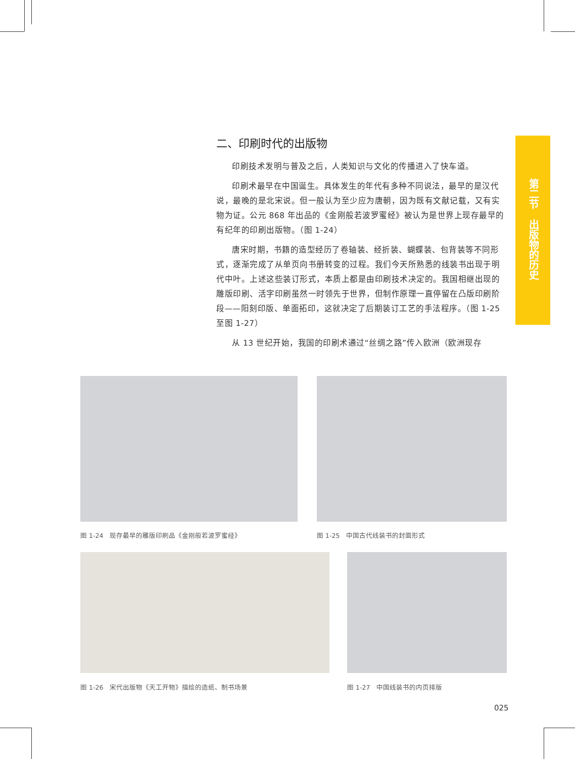二、印刷时代的出版物
印刷技术发明与普及之后，人类知识与文化的传播进入了快车道。
印刷术最早在中国诞生。具体发生的年代有多种不同说法，最早的是汉代说，最晚的是北宋说。但一般认为至少应为唐朝，因为既有文献记载，又有实物为证。公元 868 年出品的《金刚般若波罗蜜经》被认为是世界上现存最早的有纪年的印刷出版物。（图 1-24）
唐宋时期，书籍的造型经历了卷轴装、经折装、蝴蝶装、包背装等不同形式，逐渐完成了从单页向书册转变的过程。我们今天所熟悉的线装书出现于明代中叶。上述这些装订形式，本质上都是由印刷技术决定的。我国相继出现的雕版印刷、活字印刷虽然一时领先于世界，但制作原理一直停留在凸版印刷阶段——阳刻印版、单面拓印，这就决定了后期装订工艺的手法程序。（图 1-25 至图 1-27）
从 13 世纪开始，我国的印刷术通过“丝绸之路”传入欧洲（欧洲现存
第二节　出版物的历史
图 1-24　现存最早的雕版印刷品《金刚般若波罗蜜经》
图 1-25　中国古代线装书的封面形式
图 1-26　宋代出版物《天工开物》描绘的造纸、制书场景
图 1-27　中国线装书的内页排版
025